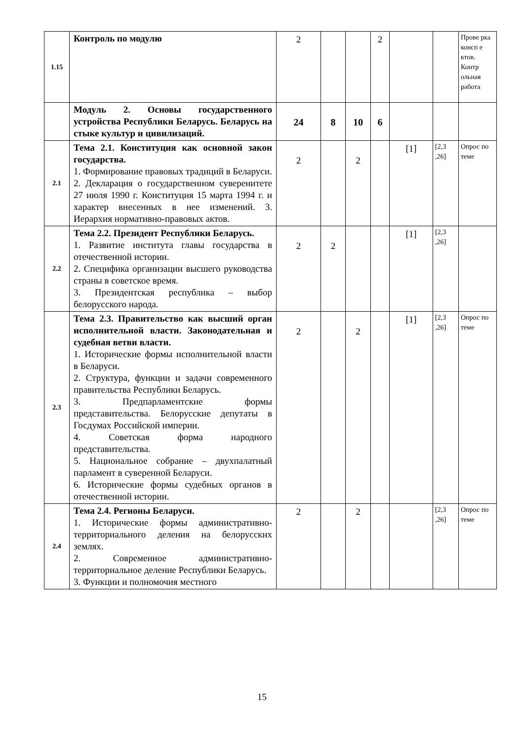| 1.15 | Контроль по модулю | 2 | | | 2 | | | Прове рка консп е ктов. Контр ольная работа |
| | Модуль 2. Основы государственного устройства Республики Беларусь. Беларусь на стыке культур и цивилизаций. | 24 | 8 | 10 | 6 | | | |
| 2.1 | Тема 2.1. Конституция как основной закон государства. 1. Формирование правовых традиций в Беларуси. 2. Декларация о государственном суверенитете 27 июля 1990 г. Конституция 15 марта 1994 г. и характер внесенных в нее изменений. 3. Иерархия нормативно-правовых актов. | 2 | | 2 | | [1] | [2,3 ,26] | Опрос по теме |
| 2.2 | Тема 2.2. Президент Республики Беларусь. 1. Развитие института главы государства в отечественной истории. 2. Специфика организации высшего руководства страны в советское время. 3. Президентская республика – выбор белорусского народа. | 2 | 2 | | | [1] | [2,3 ,26] | |
| 2.3 | Тема 2.3. Правительство как высший орган исполнительной власти. Законодательная и судебная ветви власти. 1. Исторические формы исполнительной власти в Беларуси. 2. Структура, функции и задачи современного правительства Республики Беларусь. 3. Предпарламентские формы представительства. Белорусские депутаты в Госдумах Российской империи. 4. Советская форма народного представительства. 5. Национальное собрание – двухпалатный парламент в суверенной Беларуси. 6. Исторические формы судебных органов в отечественной истории. | 2 | | 2 | | [1] | [2,3 ,26] | Опрос по теме |
| 2.4 | Тема 2.4. Регионы Беларуси. 1. Исторические формы административно-территориального деления на белорусских землях. 2. Современное административно-территориальное деление Республики Беларусь. 3. Функции и полномочия местного | 2 | | 2 | | | [2,3 ,26] | Опрос по теме |
15